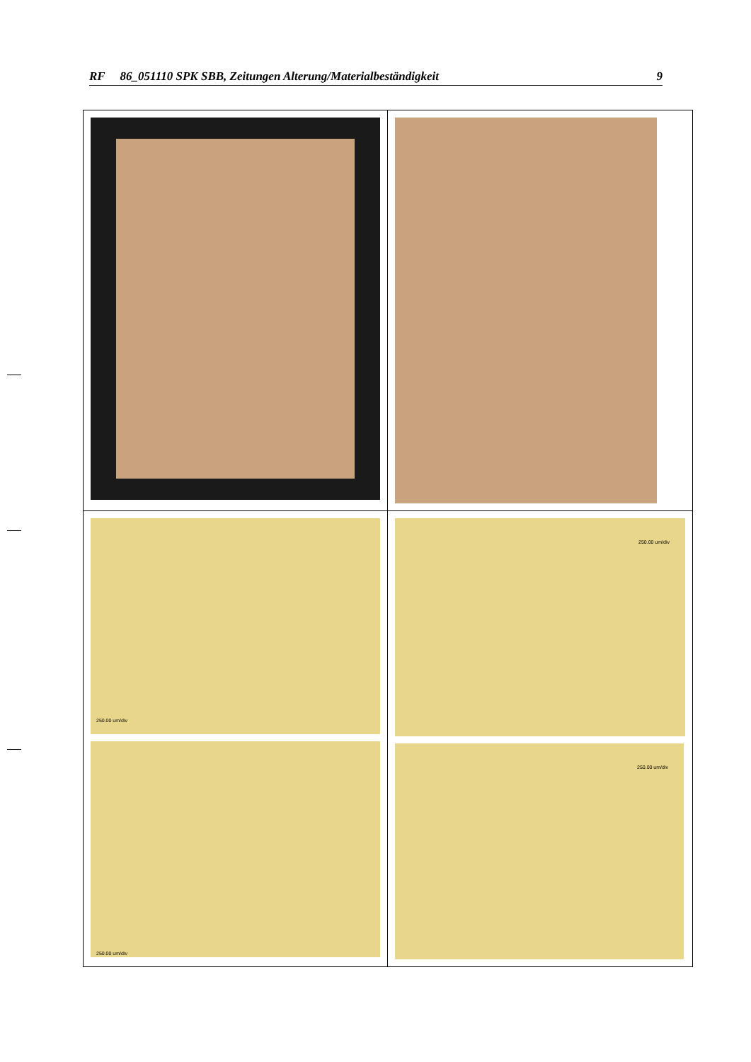RF 86_051110 SPK SBB, Zeitungen Alterung/Materialbeständigkeit 9
250.00 um/div
250.00 um/div
250.00 um/div
250.00 um/div